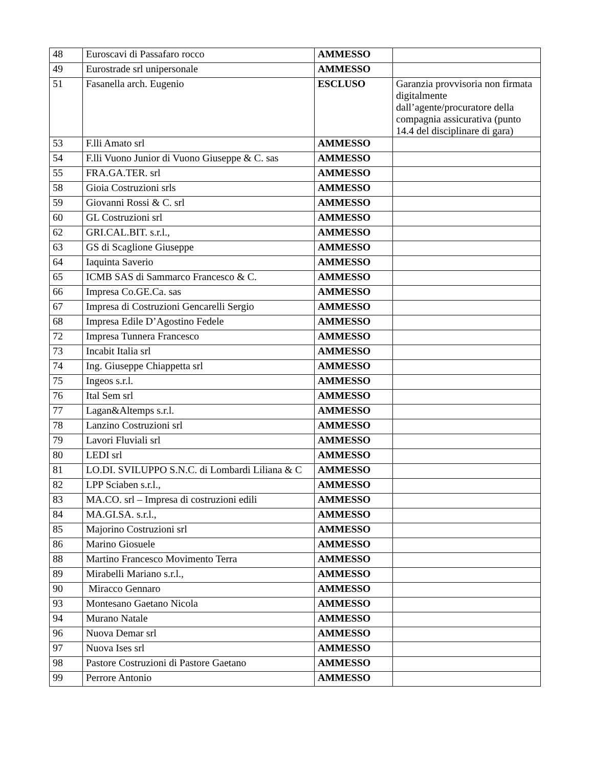| 48 | Euroscavi di Passafaro rocco | AMMESSO | |
| 49 | Eurostrade srl unipersonale | AMMESSO | |
| 51 | Fasanella arch. Eugenio | ESCLUSO | Garanzia provvisoria non firmata digitalmente dall’agente/procuratore della compagnia assicurativa (punto 14.4 del disciplinare di gara) |
| 53 | F.lli Amato srl | AMMESSO | |
| 54 | F.lli Vuono Junior di Vuono Giuseppe & C. sas | AMMESSO | |
| 55 | FRA.GA.TER. srl | AMMESSO | |
| 58 | Gioia Costruzioni srls | AMMESSO | |
| 59 | Giovanni Rossi & C. srl | AMMESSO | |
| 60 | GL Costruzioni srl | AMMESSO | |
| 62 | GRI.CAL.BIT. s.r.l., | AMMESSO | |
| 63 | GS di Scaglione Giuseppe | AMMESSO | |
| 64 | Iaquinta Saverio | AMMESSO | |
| 65 | ICMB SAS di Sammarco Francesco & C. | AMMESSO | |
| 66 | Impresa Co.GE.Ca. sas | AMMESSO | |
| 67 | Impresa di Costruzioni Gencarelli Sergio | AMMESSO | |
| 68 | Impresa Edile D’Agostino Fedele | AMMESSO | |
| 72 | Impresa Tunnera Francesco | AMMESSO | |
| 73 | Incabit Italia srl | AMMESSO | |
| 74 | Ing. Giuseppe Chiappetta srl | AMMESSO | |
| 75 | Ingeos s.r.l. | AMMESSO | |
| 76 | Ital Sem srl | AMMESSO | |
| 77 | Lagan&Altemps s.r.l. | AMMESSO | |
| 78 | Lanzino Costruzioni srl | AMMESSO | |
| 79 | Lavori Fluviali srl | AMMESSO | |
| 80 | LEDI srl | AMMESSO | |
| 81 | LO.DI. SVILUPPO S.N.C. di Lombardi Liliana & C | AMMESSO | |
| 82 | LPP Sciaben s.r.l., | AMMESSO | |
| 83 | MA.CO. srl – Impresa di costruzioni edili | AMMESSO | |
| 84 | MA.GI.SA. s.r.l., | AMMESSO | |
| 85 | Majorino Costruzioni srl | AMMESSO | |
| 86 | Marino Giosuele | AMMESSO | |
| 88 | Martino Francesco Movimento Terra | AMMESSO | |
| 89 | Mirabelli Mariano s.r.l., | AMMESSO | |
| 90 | Miracco Gennaro | AMMESSO | |
| 93 | Montesano Gaetano Nicola | AMMESSO | |
| 94 | Murano Natale | AMMESSO | |
| 96 | Nuova Demar srl | AMMESSO | |
| 97 | Nuova Ises srl | AMMESSO | |
| 98 | Pastore Costruzioni di Pastore Gaetano | AMMESSO | |
| 99 | Perrore Antonio | AMMESSO | |